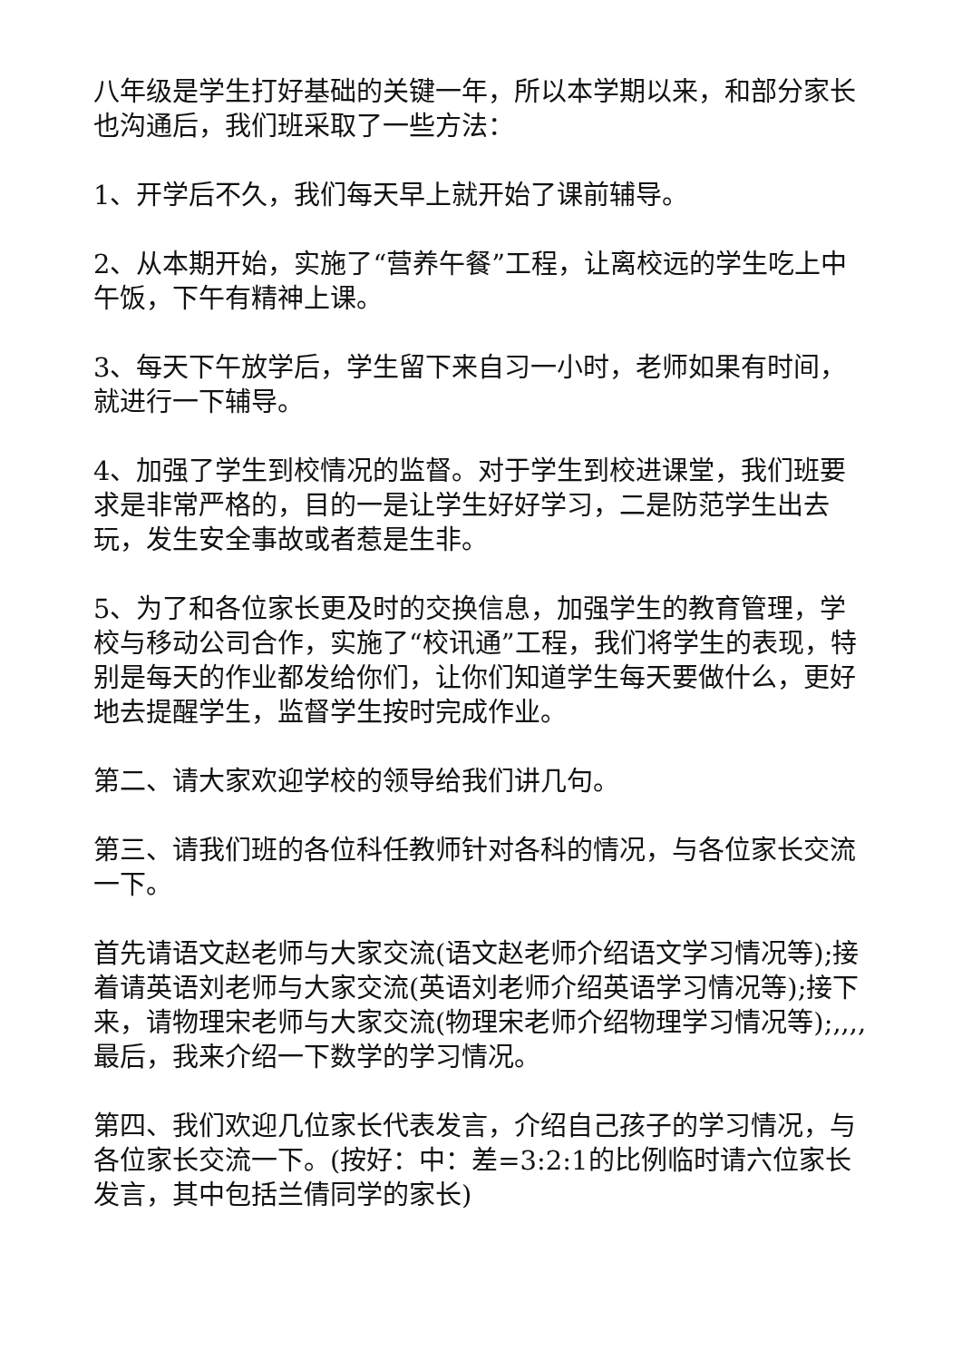八年级是学生打好基础的关键一年，所以本学期以来，和部分家长也沟通后，我们班采取了一些方法：
1、开学后不久，我们每天早上就开始了课前辅导。
2、从本期开始，实施了“营养午餐”工程，让离校远的学生吃上中午饭，下午有精神上课。
3、每天下午放学后，学生留下来自习一小时，老师如果有时间，就进行一下辅导。
4、加强了学生到校情况的监督。对于学生到校进课堂，我们班要求是非常严格的，目的一是让学生好好学习，二是防范学生出去玩，发生安全事故或者惹是生非。
5、为了和各位家长更及时的交换信息，加强学生的教育管理，学校与移动公司合作，实施了“校讯通”工程，我们将学生的表现，特别是每天的作业都发给你们，让你们知道学生每天要做什么，更好地去提醒学生，监督学生按时完成作业。
第二、请大家欢迎学校的领导给我们讲几句。
第三、请我们班的各位科任教师针对各科的情况，与各位家长交流一下。
首先请语文赵老师与大家交流(语文赵老师介绍语文学习情况等);接着请英语刘老师与大家交流(英语刘老师介绍英语学习情况等);接下来，请物理宋老师与大家交流(物理宋老师介绍物理学习情况等);,,,,最后，我来介绍一下数学的学习情况。
第四、我们欢迎几位家长代表发言，介绍自己孩子的学习情况，与各位家长交流一下。(按好：中：差=3:2:1的比例临时请六位家长发言，其中包括兰倩同学的家长)